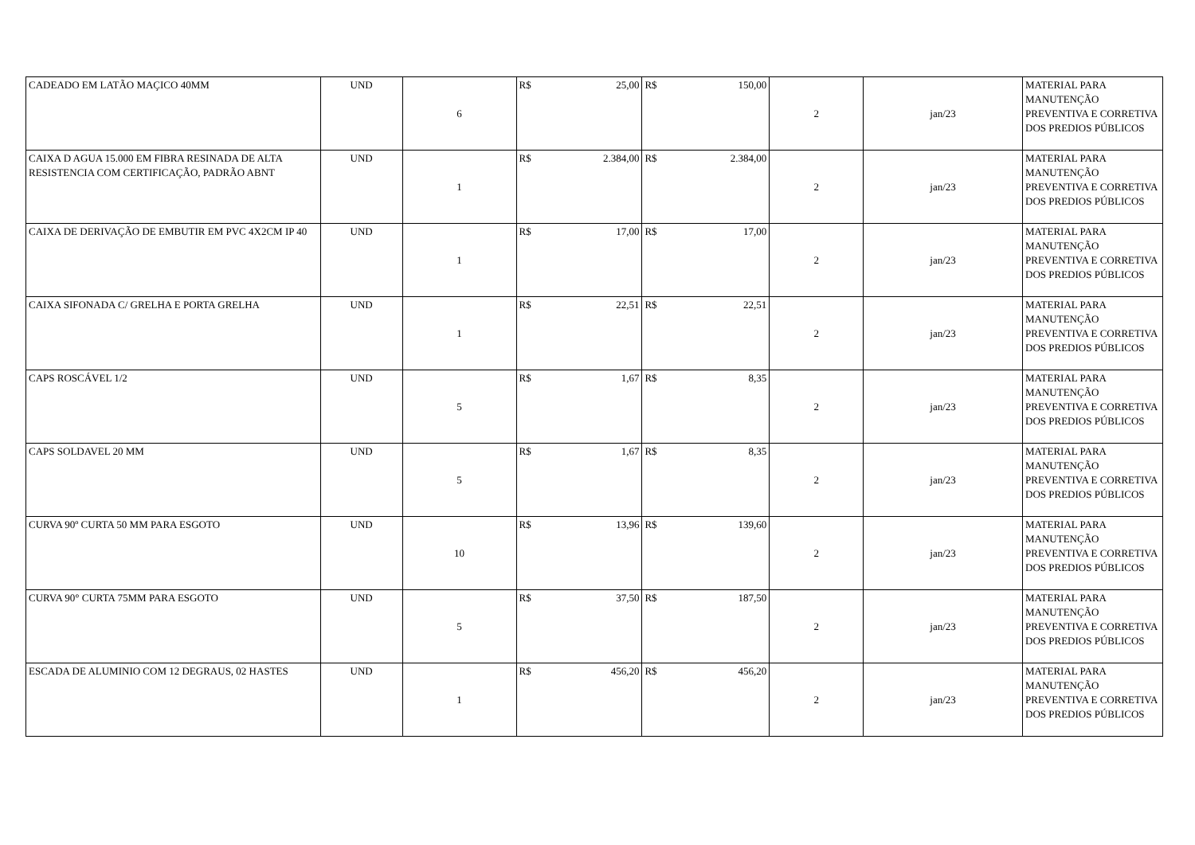| CADEADO EM LATÃO MAÇICO 40MM | UND | 6 | R$ 25,00 | R$ 150,00 | 2 | jan/23 | MATERIAL PARA MANUTENÇÃO PREVENTIVA E CORRETIVA DOS PREDIOS PÚBLICOS |
| CAIXA D AGUA 15.000 EM FIBRA RESINADA DE ALTA RESISTENCIA COM CERTIFICAÇÃO, PADRÃO ABNT | UND | 1 | R$ 2.384,00 | R$ 2.384,00 | 2 | jan/23 | MATERIAL PARA MANUTENÇÃO PREVENTIVA E CORRETIVA DOS PREDIOS PÚBLICOS |
| CAIXA DE DERIVAÇÃO DE EMBUTIR EM PVC 4X2CM IP 40 | UND | 1 | R$ 17,00 | R$ 17,00 | 2 | jan/23 | MATERIAL PARA MANUTENÇÃO PREVENTIVA E CORRETIVA DOS PREDIOS PÚBLICOS |
| CAIXA SIFONADA C/ GRELHA E PORTA GRELHA | UND | 1 | R$ 22,51 | R$ 22,51 | 2 | jan/23 | MATERIAL PARA MANUTENÇÃO PREVENTIVA E CORRETIVA DOS PREDIOS PÚBLICOS |
| CAPS ROSCÁVEL 1/2 | UND | 5 | R$ 1,67 | R$ 8,35 | 2 | jan/23 | MATERIAL PARA MANUTENÇÃO PREVENTIVA E CORRETIVA DOS PREDIOS PÚBLICOS |
| CAPS SOLDAVEL 20 MM | UND | 5 | R$ 1,67 | R$ 8,35 | 2 | jan/23 | MATERIAL PARA MANUTENÇÃO PREVENTIVA E CORRETIVA DOS PREDIOS PÚBLICOS |
| CURVA 90º CURTA 50 MM PARA ESGOTO | UND | 10 | R$ 13,96 | R$ 139,60 | 2 | jan/23 | MATERIAL PARA MANUTENÇÃO PREVENTIVA E CORRETIVA DOS PREDIOS PÚBLICOS |
| CURVA 90° CURTA 75MM PARA ESGOTO | UND | 5 | R$ 37,50 | R$ 187,50 | 2 | jan/23 | MATERIAL PARA MANUTENÇÃO PREVENTIVA E CORRETIVA DOS PREDIOS PÚBLICOS |
| ESCADA DE ALUMINIO COM 12 DEGRAUS, 02 HASTES | UND | 1 | R$ 456,20 | R$ 456,20 | 2 | jan/23 | MATERIAL PARA MANUTENÇÃO PREVENTIVA E CORRETIVA DOS PREDIOS PÚBLICOS |